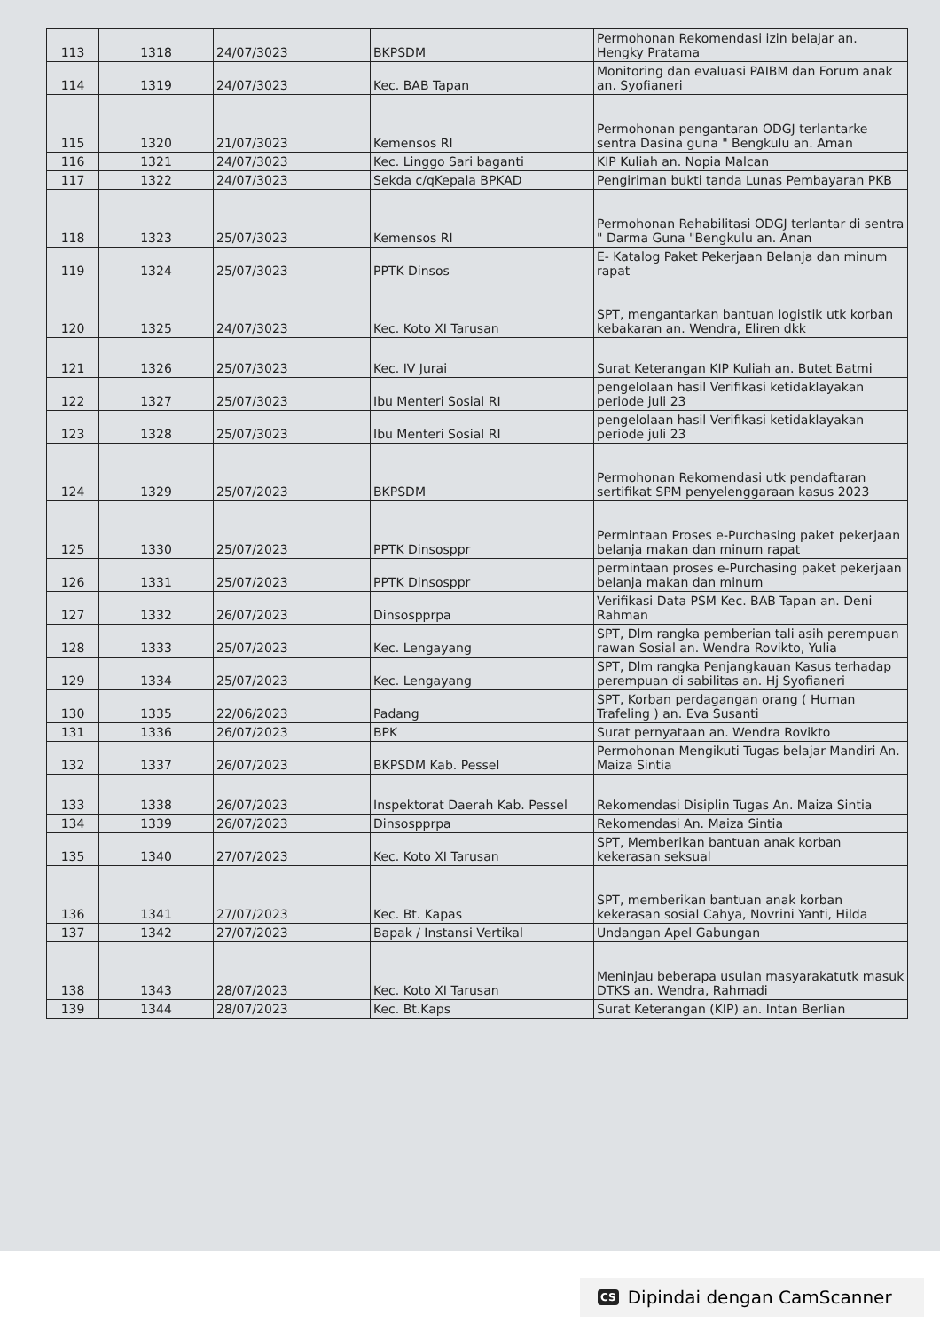| 113 | 1318 | 24/07/3023 | BKPSDM | Permohonan Rekomendasi izin belajar an. Hengky Pratama |
| 114 | 1319 | 24/07/3023 | Kec. BAB Tapan | Monitoring dan evaluasi PAIBM dan Forum anak an. Syofianeri |
| 115 | 1320 | 21/07/3023 | Kemensos RI | Permohonan pengantaran ODGJ terlantarke sentra Dasina guna " Bengkulu an. Aman |
| 116 | 1321 | 24/07/3023 | Kec. Linggo Sari baganti | KIP Kuliah an. Nopia Malcan |
| 117 | 1322 | 24/07/3023 | Sekda c/qKepala BPKAD | Pengiriman bukti tanda Lunas Pembayaran PKB |
| 118 | 1323 | 25/07/3023 | Kemensos RI | Permohonan Rehabilitasi ODGJ terlantar di sentra " Darma Guna "Bengkulu an. Anan |
| 119 | 1324 | 25/07/3023 | PPTK Dinsos | E- Katalog Paket Pekerjaan Belanja dan minum rapat |
| 120 | 1325 | 24/07/3023 | Kec. Koto XI Tarusan | SPT, mengantarkan bantuan logistik utk korban kebakaran an. Wendra, Eliren dkk |
| 121 | 1326 | 25/07/3023 | Kec. IV Jurai | Surat Keterangan KIP Kuliah an. Butet Batmi |
| 122 | 1327 | 25/07/3023 | Ibu Menteri Sosial RI | pengelolaan hasil Verifikasi ketidaklayakan periode juli 23 |
| 123 | 1328 | 25/07/3023 | Ibu Menteri Sosial RI | pengelolaan hasil Verifikasi ketidaklayakan periode juli 23 |
| 124 | 1329 | 25/07/2023 | BKPSDM | Permohonan Rekomendasi utk pendaftaran sertifikat SPM penyelenggaraan kasus 2023 |
| 125 | 1330 | 25/07/2023 | PPTK Dinsosppr | Permintaan Proses e-Purchasing paket pekerjaan belanja makan dan minum rapat |
| 126 | 1331 | 25/07/2023 | PPTK Dinsosppr | permintaan proses e-Purchasing paket pekerjaan belanja makan dan minum |
| 127 | 1332 | 26/07/2023 | Dinsospprpa | Verifikasi Data PSM Kec. BAB Tapan an. Deni Rahman |
| 128 | 1333 | 25/07/2023 | Kec. Lengayang | SPT, Dlm rangka pemberian tali asih perempuan rawan Sosial an. Wendra Rovikto, Yulia |
| 129 | 1334 | 25/07/2023 | Kec. Lengayang | SPT, Dlm rangka Penjangkauan Kasus terhadap perempuan di sabilitas an. Hj Syofianeri |
| 130 | 1335 | 22/06/2023 | Padang | SPT, Korban perdagangan orang ( Human Trafeling ) an. Eva Susanti |
| 131 | 1336 | 26/07/2023 | BPK | Surat pernyataan an. Wendra Rovikto |
| 132 | 1337 | 26/07/2023 | BKPSDM Kab. Pessel | Permohonan Mengikuti Tugas belajar Mandiri An. Maiza Sintia |
| 133 | 1338 | 26/07/2023 | Inspektorat Daerah Kab. Pessel | Rekomendasi Disiplin Tugas An. Maiza Sintia |
| 134 | 1339 | 26/07/2023 | Dinsospprpa | Rekomendasi An. Maiza Sintia |
| 135 | 1340 | 27/07/2023 | Kec. Koto XI Tarusan | SPT, Memberikan bantuan anak korban kekerasan seksual |
| 136 | 1341 | 27/07/2023 | Kec. Bt. Kapas | SPT, memberikan bantuan anak korban kekerasan sosial Cahya, Novrini Yanti, Hilda |
| 137 | 1342 | 27/07/2023 | Bapak / Instansi Vertikal | Undangan Apel Gabungan |
| 138 | 1343 | 28/07/2023 | Kec. Koto XI Tarusan | Meninjau beberapa usulan masyarakatutk masuk DTKS an. Wendra, Rahmadi |
| 139 | 1344 | 28/07/2023 | Kec. Bt.Kaps | Surat Keterangan (KIP) an. Intan Berlian |
CS Dipindai dengan CamScanner